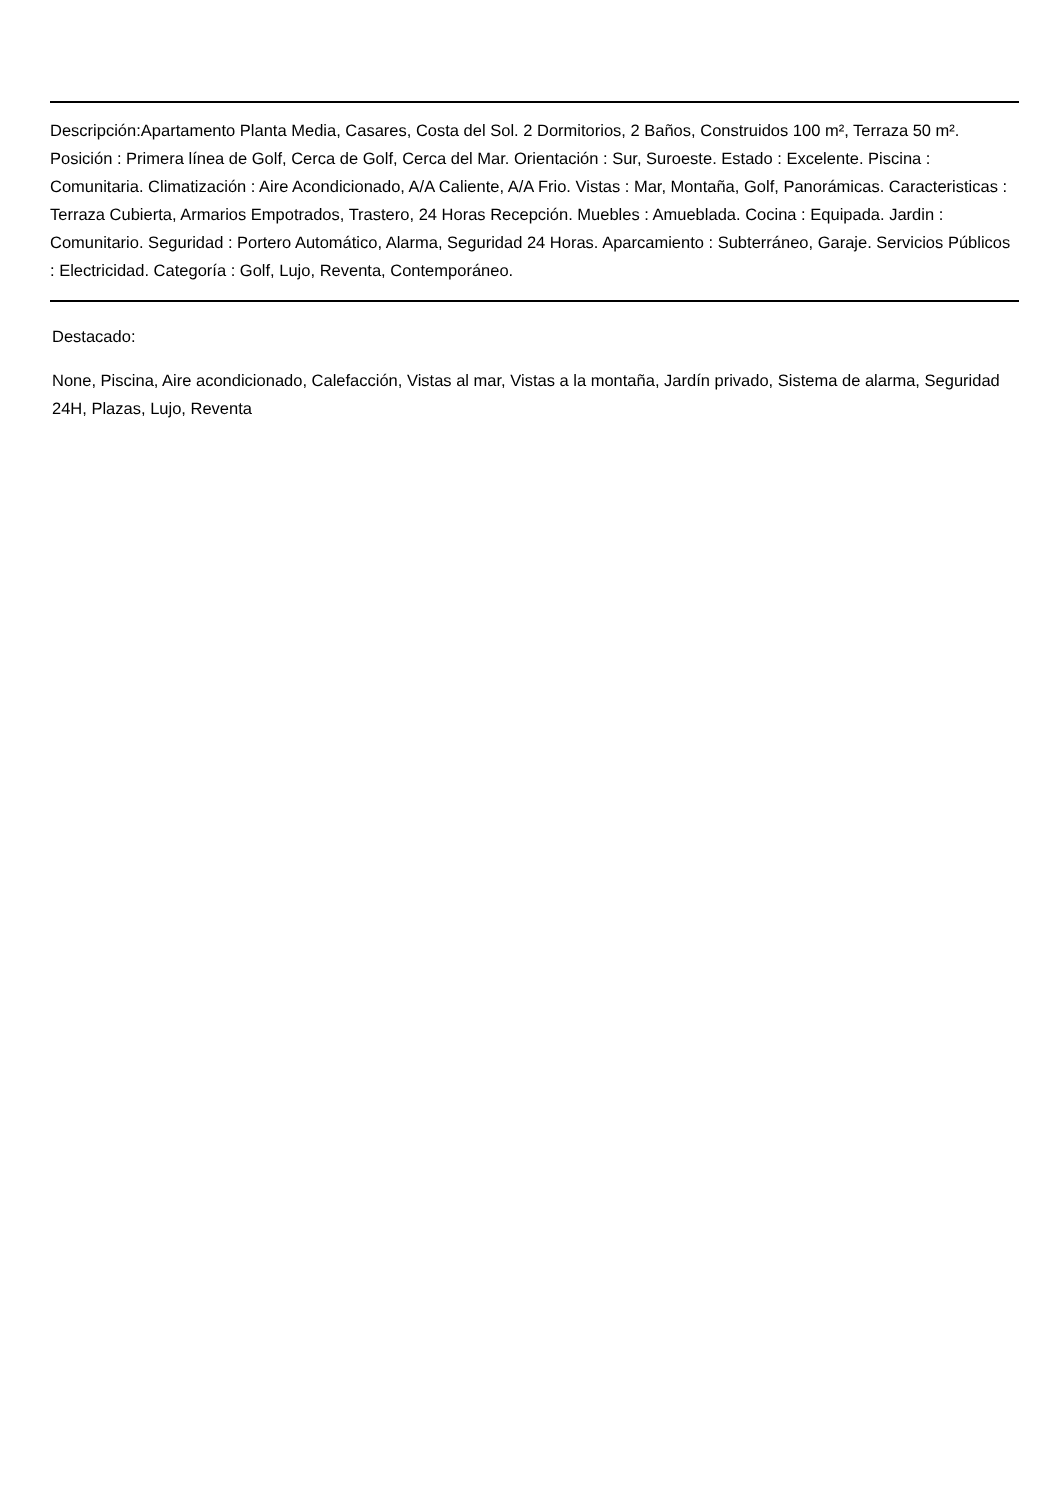Descripción:Apartamento Planta Media, Casares, Costa del Sol. 2 Dormitorios, 2 Baños, Construidos 100 m², Terraza 50 m². Posición : Primera línea de Golf, Cerca de Golf, Cerca del Mar. Orientación : Sur, Suroeste. Estado : Excelente. Piscina : Comunitaria. Climatización : Aire Acondicionado, A/A Caliente, A/A Frio. Vistas : Mar, Montaña, Golf, Panorámicas. Caracteristicas : Terraza Cubierta, Armarios Empotrados, Trastero, 24 Horas Recepción. Muebles : Amueblada. Cocina : Equipada. Jardin : Comunitario. Seguridad : Portero Automático, Alarma, Seguridad 24 Horas. Aparcamiento : Subterráneo, Garaje. Servicios Públicos : Electricidad. Categoría : Golf, Lujo, Reventa, Contemporáneo.
Destacado:
None, Piscina, Aire acondicionado, Calefacción, Vistas al mar, Vistas a la montaña, Jardín privado, Sistema de alarma, Seguridad 24H, Plazas, Lujo, Reventa